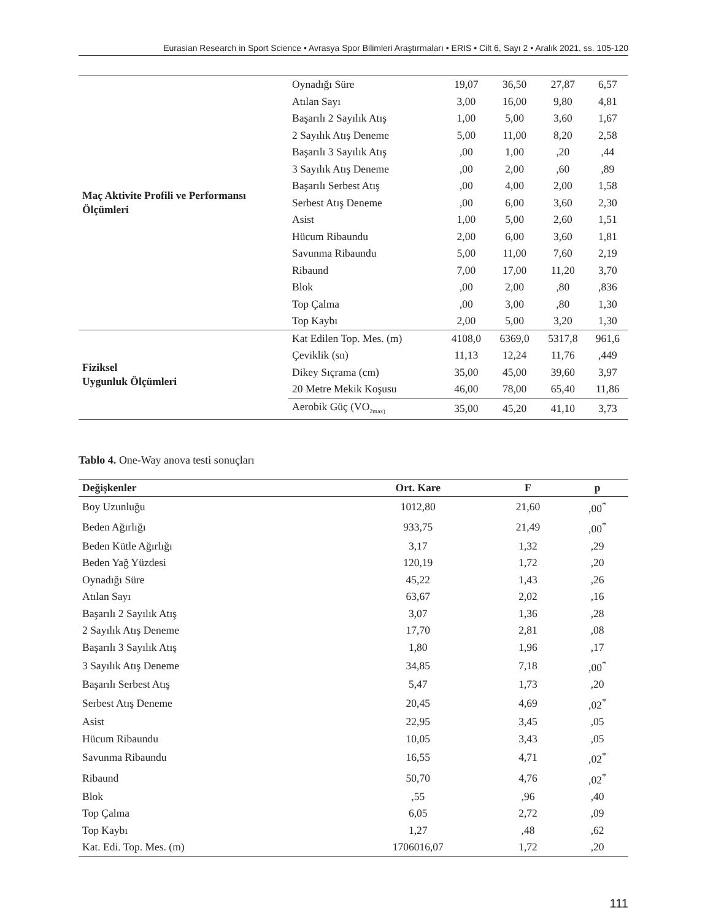Eurasian Research in Sport Science • Avrasya Spor Bilimleri Araştırmaları • ERIS • Cilt 6, Sayı 2 • Aralık 2021, ss. 105-120
| Maç Aktivite Profili ve Performansı Ölçümleri | Oynadığı Süre | 19,07 | 36,50 | 27,87 | 6,57 |
| | Atılan Sayı | 3,00 | 16,00 | 9,80 | 4,81 |
| | Başarılı 2 Sayılık Atış | 1,00 | 5,00 | 3,60 | 1,67 |
| | 2 Sayılık Atış Deneme | 5,00 | 11,00 | 8,20 | 2,58 |
| | Başarılı 3 Sayılık Atış | ,00 | 1,00 | ,20 | ,44 |
| | 3 Sayılık Atış Deneme | ,00 | 2,00 | ,60 | ,89 |
| | Başarılı Serbest Atış | ,00 | 4,00 | 2,00 | 1,58 |
| | Serbest Atış Deneme | ,00 | 6,00 | 3,60 | 2,30 |
| | Asist | 1,00 | 5,00 | 2,60 | 1,51 |
| | Hücum Ribaundu | 2,00 | 6,00 | 3,60 | 1,81 |
| | Savunma Ribaundu | 5,00 | 11,00 | 7,60 | 2,19 |
| | Ribaund | 7,00 | 17,00 | 11,20 | 3,70 |
| | Blok | ,00 | 2,00 | ,80 | ,836 |
| | Top Çalma | ,00 | 3,00 | ,80 | 1,30 |
| | Top Kaybı | 2,00 | 5,00 | 3,20 | 1,30 |
| Fiziksel Uygunluk Ölçümleri | Kat Edilen Top. Mes. (m) | 4108,0 | 6369,0 | 5317,8 | 961,6 |
| | Çeviklik (sn) | 11,13 | 12,24 | 11,76 | ,449 |
| | Dikey Sıçrama (cm) | 35,00 | 45,00 | 39,60 | 3,97 |
| | 20 Metre Mekik Koşusu | 46,00 | 78,00 | 65,40 | 11,86 |
| | Aerobik Güç (VO<sub>2max)</sub> | 35,00 | 45,20 | 41,10 | 3,73 |
Tablo 4. One-Way anova testi sonuçları
| Değişkenler | Ort. Kare | F | p |
| --- | --- | --- | --- |
| Boy Uzunluğu | 1012,80 | 21,60 | ,00<sup>*</sup> |
| Beden Ağırlığı | 933,75 | 21,49 | ,00<sup>*</sup> |
| Beden Kütle Ağırlığı | 3,17 | 1,32 | ,29 |
| Beden Yağ Yüzdesi | 120,19 | 1,72 | ,20 |
| Oynadığı Süre | 45,22 | 1,43 | ,26 |
| Atılan Sayı | 63,67 | 2,02 | ,16 |
| Başarılı 2 Sayılık Atış | 3,07 | 1,36 | ,28 |
| 2 Sayılık Atış Deneme | 17,70 | 2,81 | ,08 |
| Başarılı 3 Sayılık Atış | 1,80 | 1,96 | ,17 |
| 3 Sayılık Atış Deneme | 34,85 | 7,18 | ,00<sup>*</sup> |
| Başarılı Serbest Atış | 5,47 | 1,73 | ,20 |
| Serbest Atış Deneme | 20,45 | 4,69 | ,02<sup>*</sup> |
| Asist | 22,95 | 3,45 | ,05 |
| Hücum Ribaundu | 10,05 | 3,43 | ,05 |
| Savunma Ribaundu | 16,55 | 4,71 | ,02<sup>*</sup> |
| Ribaund | 50,70 | 4,76 | ,02<sup>*</sup> |
| Blok | ,55 | ,96 | ,40 |
| Top Çalma | 6,05 | 2,72 | ,09 |
| Top Kaybı | 1,27 | ,48 | ,62 |
| Kat. Edi. Top. Mes. (m) | 1706016,07 | 1,72 | ,20 |
111